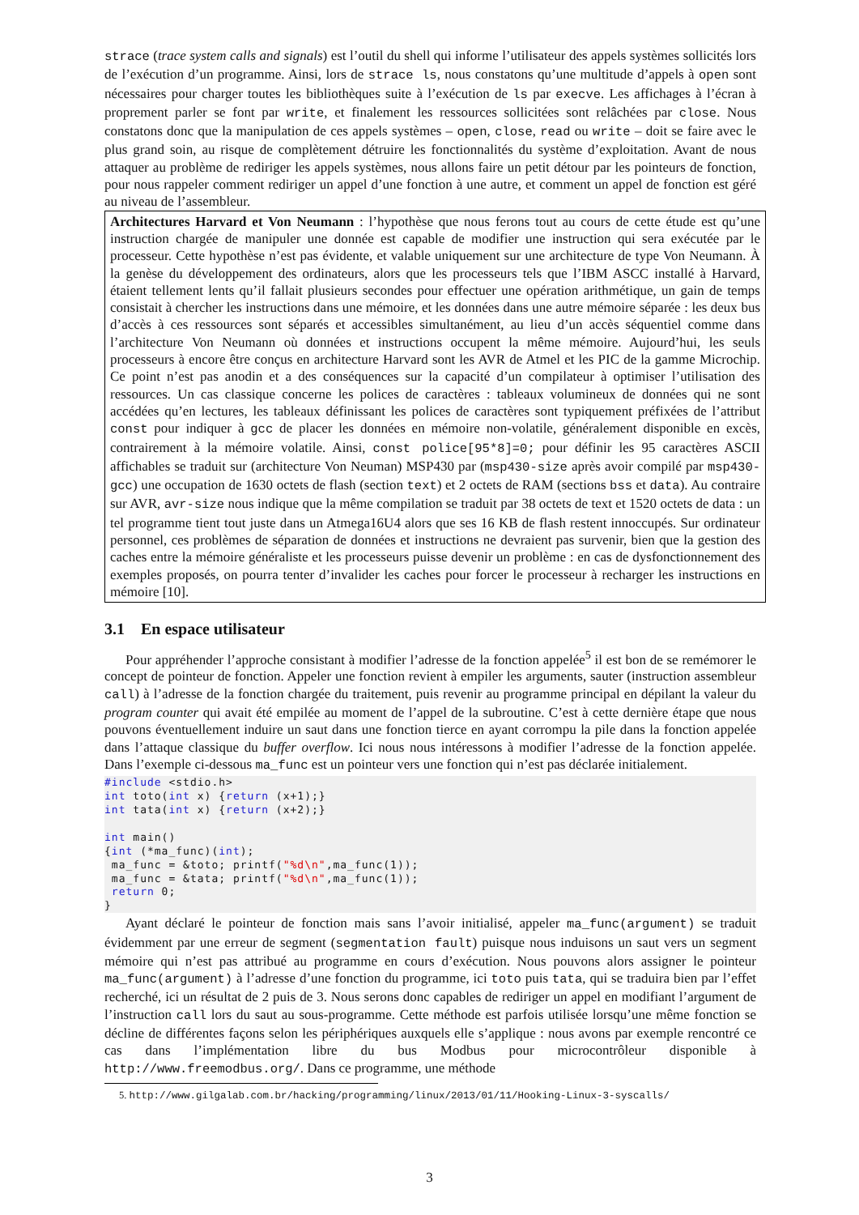strace (trace system calls and signals) est l’outil du shell qui informe l’utilisateur des appels systèmes sollicités lors de l’exécution d’un programme. Ainsi, lors de strace ls, nous constatons qu’une multitude d’appels à open sont nécessaires pour charger toutes les bibliothèques suite à l’exécution de ls par execve. Les affichages à l’écran à proprement parler se font par write, et finalement les ressources sollicitées sont relâchées par close. Nous constatons donc que la manipulation de ces appels systèmes – open, close, read ou write – doit se faire avec le plus grand soin, au risque de complètement détruire les fonctionnalités du système d’exploitation. Avant de nous attaquer au problème de rediriger les appels systèmes, nous allons faire un petit détour par les pointeurs de fonction, pour nous rappeler comment rediriger un appel d’une fonction à une autre, et comment un appel de fonction est géré au niveau de l’assembleur.
Architectures Harvard et Von Neumann : l’hypothèse que nous ferons tout au cours de cette étude est qu’une instruction chargée de manipuler une donnée est capable de modifier une instruction qui sera exécutée par le processeur. Cette hypothèse n’est pas évidente, et valable uniquement sur une architecture de type Von Neumann. À la genèse du développement des ordinateurs, alors que les processeurs tels que l’IBM ASCC installé à Harvard, étaient tellement lents qu’il fallait plusieurs secondes pour effectuer une opération arithmétique, un gain de temps consistait à chercher les instructions dans une mémoire, et les données dans une autre mémoire séparée : les deux bus d’accès à ces ressources sont séparés et accessibles simultanément, au lieu d’un accès séquentiel comme dans l’architecture Von Neumann où données et instructions occupent la même mémoire. Aujourd’hui, les seuls processeurs à encore être conçus en architecture Harvard sont les AVR de Atmel et les PIC de la gamme Microchip. Ce point n’est pas anodin et a des conséquences sur la capacité d’un compilateur à optimiser l’utilisation des ressources. Un cas classique concerne les polices de caractères : tableaux volumineux de données qui ne sont accédées qu’en lectures, les tableaux définissant les polices de caractères sont typiquement préfixées de l’attribut const pour indiquer à gcc de placer les données en mémoire non-volatile, généralement disponible en excès, contrairement à la mémoire volatile. Ainsi, const police[95*8]=0; pour définir les 95 caractères ASCII affichables se traduit sur (architecture Von Neuman) MSP430 par (msp430-size après avoir compilé par msp430-gcc) une occupation de 1630 octets de flash (section text) et 2 octets de RAM (sections bss et data). Au contraire sur AVR, avr-size nous indique que la même compilation se traduit par 38 octets de text et 1520 octets de data : un tel programme tient tout juste dans un Atmega16U4 alors que ses 16 KB de flash restent innoccupés. Sur ordinateur personnel, ces problèmes de séparation de données et instructions ne devraient pas survenir, bien que la gestion des caches entre la mémoire généraliste et les processeurs puisse devenir un problème : en cas de dysfonctionnement des exemples proposés, on pourra tenter d’invalider les caches pour forcer le processeur à recharger les instructions en mémoire [10].
3.1 En espace utilisateur
Pour appréhender l’approche consistant à modifier l’adresse de la fonction appelée<sup>5</sup> il est bon de se remémorer le concept de pointeur de fonction. Appeler une fonction revient à empiler les arguments, sauter (instruction assembleur call) à l’adresse de la fonction chargée du traitement, puis revenir au programme principal en dépilant la valeur du program counter qui avait été empilée au moment de l’appel de la subroutine. C’est à cette dernière étape que nous pouvons éventuellement induire un saut dans une fonction tierce en ayant corrompu la pile dans la fonction appelée dans l’attaque classique du buffer overflow. Ici nous nous intéressons à modifier l’adresse de la fonction appelée. Dans l’exemple ci-dessous ma_func est un pointeur vers une fonction qui n’est pas déclarée initialement.
#include <stdio.h>
int toto(int x) {return (x+1);}
int tata(int x) {return (x+2);}

int main()
{int (*ma_func)(int);
 ma_func = &toto; printf("%d\n",ma_func(1));
 ma_func = &tata; printf("%d\n",ma_func(1));
 return 0;
}
Ayant déclaré le pointeur de fonction mais sans l’avoir initialisé, appeler ma_func(argument) se traduit évidemment par une erreur de segment (segmentation fault) puisque nous induisons un saut vers un segment mémoire qui n’est pas attribué au programme en cours d’exécution. Nous pouvons alors assigner le pointeur ma_func(argument) à l’adresse d’une fonction du programme, ici toto puis tata, qui se traduira bien par l’effet recherché, ici un résultat de 2 puis de 3. Nous serons donc capables de rediriger un appel en modifiant l’argument de l’instruction call lors du saut au sous-programme. Cette méthode est parfois utilisée lorsqu’une même fonction se décline de différentes façons selon les périphériques auxquels elle s’applique : nous avons par exemple rencontré ce cas dans l’implémentation libre du bus Modbus pour microcontrôleur disponible à http://www.freemodbus.org/. Dans ce programme, une méthode
5. http://www.gilgalab.com.br/hacking/programming/linux/2013/01/11/Hooking-Linux-3-syscalls/
3